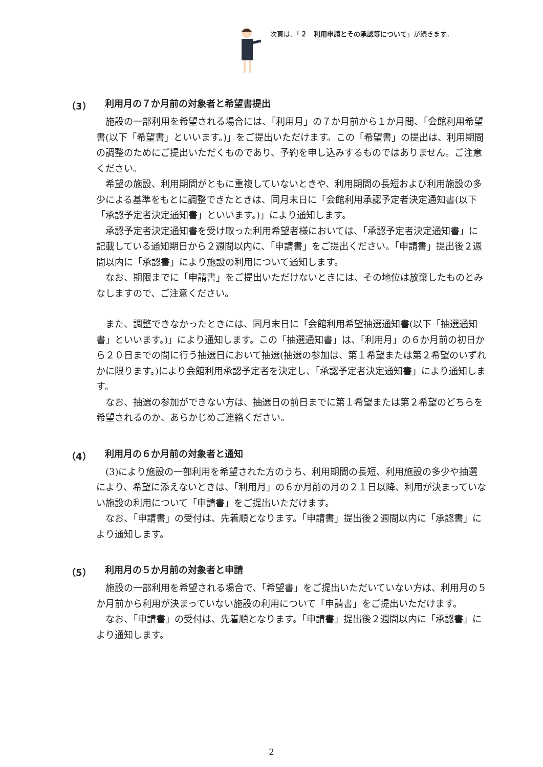次頁は、「２　利用申請とその承認等について」が続きます。
（3） 利用月の７か月前の対象者と希望書提出
施設の一部利用を希望される場合には、「利用月」の７か月前から１か月間、「会館利用希望書(以下「希望書」といいます。)」をご提出いただけます。この「希望書」の提出は、利用期間の調整のためにご提出いただくものであり、予約を申し込みするものではありません。ご注意ください。
希望の施設、利用期間がともに重複していないときや、利用期間の長短および利用施設の多少による基準をもとに調整できたときは、同月末日に「会館利用承認予定者決定通知書(以下「承認予定者決定通知書」といいます。)」により通知します。
承認予定者決定通知書を受け取った利用希望者様においては、「承認予定者決定通知書」に記載している通知期日から２週間以内に、「申請書」をご提出ください。「申請書」提出後２週間以内に「承認書」により施設の利用について通知します。
なお、期限までに「申請書」をご提出いただけないときには、その地位は放棄したものとみなしますので、ご注意ください。
また、調整できなかったときには、同月末日に「会館利用希望抽選通知書(以下「抽選通知書」といいます。)」により通知します。この「抽選通知書」は、「利用月」の６か月前の初日から２０日までの間に行う抽選日において抽選(抽選の参加は、第１希望または第２希望のいずれかに限ります。)により会館利用承認予定者を決定し、「承認予定者決定通知書」により通知します。
なお、抽選の参加ができない方は、抽選日の前日までに第１希望または第２希望のどちらを希望されるのか、あらかじめご連絡ください。
（4） 利用月の６か月前の対象者と通知
(3)により施設の一部利用を希望された方のうち、利用期間の長短、利用施設の多少や抽選により、希望に添えないときは、「利用月」の６か月前の月の２１日以降、利用が決まっていない施設の利用について「申請書」をご提出いただけます。
なお、「申請書」の受付は、先着順となります。「申請書」提出後２週間以内に「承認書」により通知します。
（5） 利用月の５か月前の対象者と申請
施設の一部利用を希望される場合で、「希望書」をご提出いただいていない方は、利用月の５か月前から利用が決まっていない施設の利用について「申請書」をご提出いただけます。
なお、「申請書」の受付は、先着順となります。「申請書」提出後２週間以内に「承認書」により通知します。
2